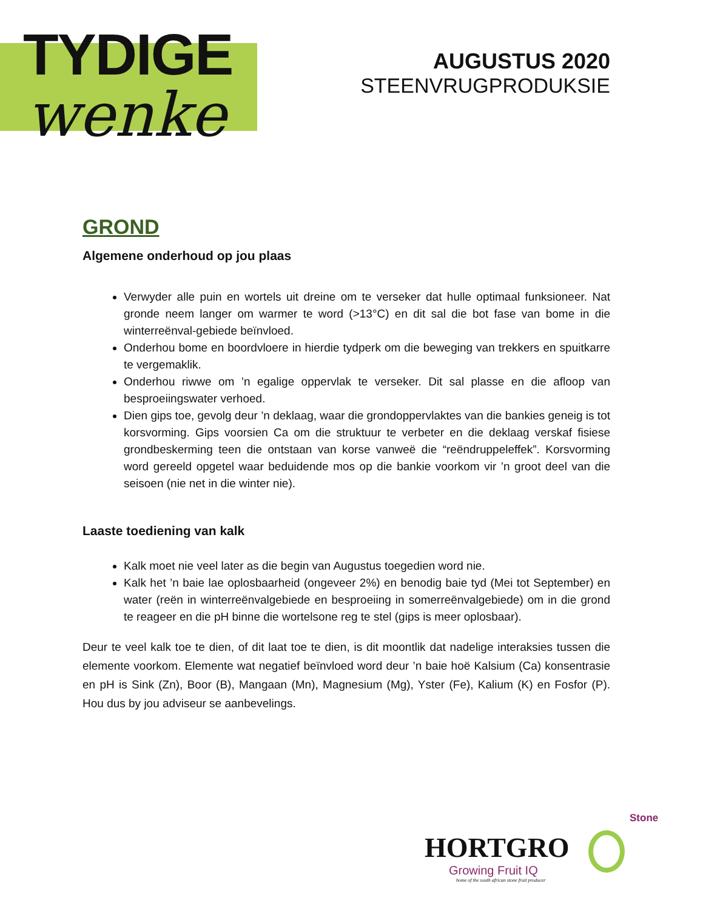TYDIGE
wenke
AUGUSTUS 2020
STEENVRUGPRODUKSIE
GROND
Algemene onderhoud op jou plaas
Verwyder alle puin en wortels uit dreine om te verseker dat hulle optimaal funksioneer. Nat gronde neem langer om warmer te word (>13°C) en dit sal die bot fase van bome in die winterreënval-gebiede beïnvloed.
Onderhou bome en boordvloere in hierdie tydperk om die beweging van trekkers en spuitkarre te vergemaklik.
Onderhou riwwe om ’n egalige oppervlak te verseker. Dit sal plasse en die afloop van besproeiingswater verhoed.
Dien gips toe, gevolg deur ’n deklaag, waar die grondoppervlaktes van die bankies geneig is tot korsvorming. Gips voorsien Ca om die struktuur te verbeter en die deklaag verskaf fisiese grondbeskerming teen die ontstaan van korse vanweë die “reëndruppeleffek”. Korsvorming word gereeld opgetel waar beduidende mos op die bankie voorkom vir ’n groot deel van die seisoen (nie net in die winter nie).
Laaste toediening van kalk
Kalk moet nie veel later as die begin van Augustus toegedien word nie.
Kalk het ’n baie lae oplosbaarheid (ongeveer 2%) en benodig baie tyd (Mei tot September) en water (reën in winterreënvalgebiede en besproeiing in somerreënvalgebiede) om in die grond te reageer en die pH binne die wortelsone reg te stel (gips is meer oplosbaar).
Deur te veel kalk toe te dien, of dit laat toe te dien, is dit moontlik dat nadelige interaksies tussen die elemente voorkom. Elemente wat negatief beïnvloed word deur ’n baie hoë Kalsium (Ca) konsentrasie en pH is Sink (Zn), Boor (B), Mangaan (Mn), Magnesium (Mg), Yster (Fe), Kalium (K) en Fosfor (P). Hou dus by jou adviseur se aanbevelings.
Stone
HORTGRO
Growing Fruit IQ
home of the south african stone fruit producer